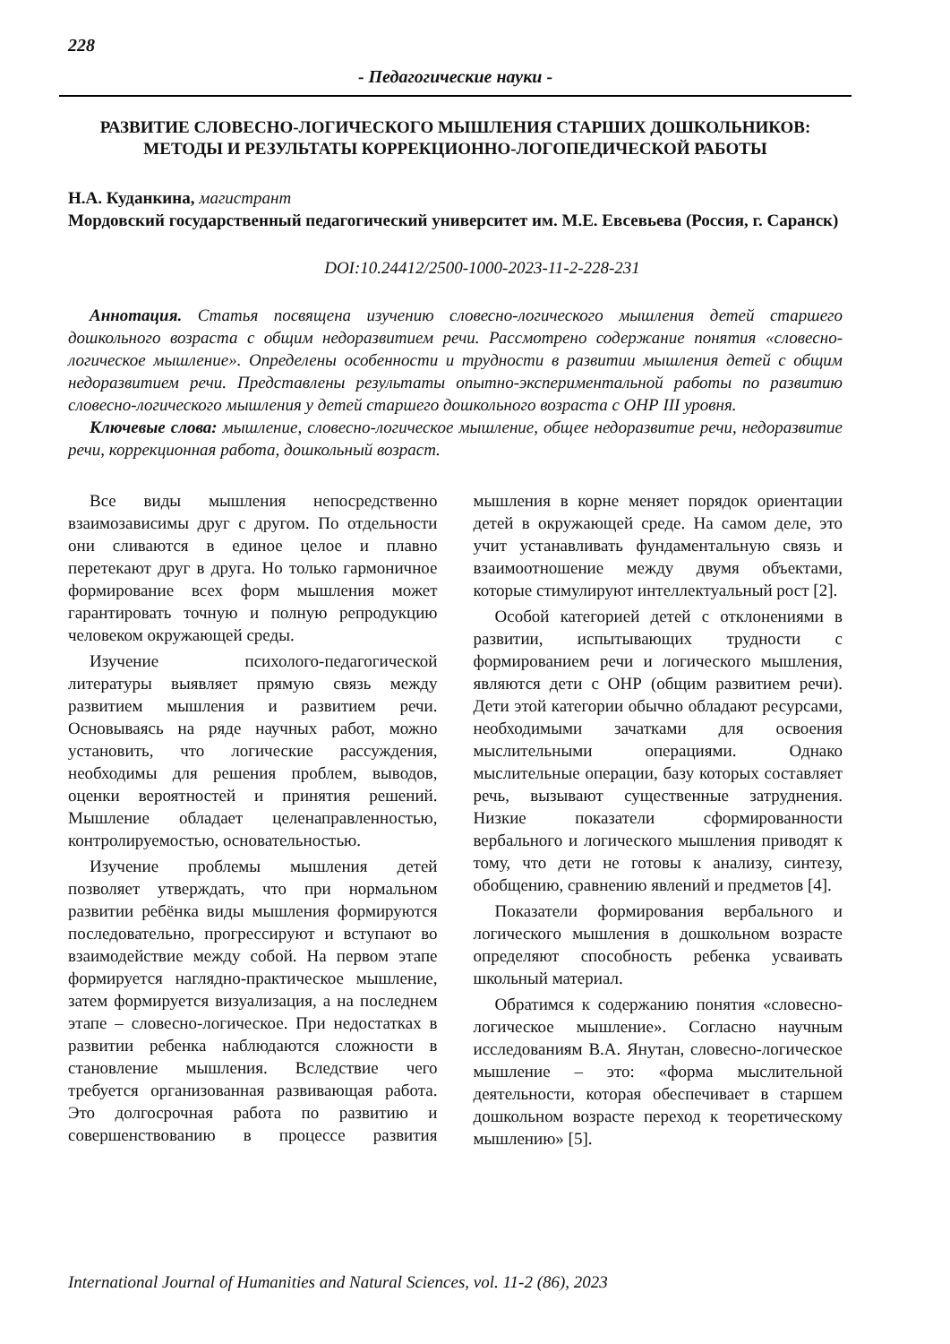228
- Педагогические науки -
РАЗВИТИЕ СЛОВЕСНО-ЛОГИЧЕСКОГО МЫШЛЕНИЯ СТАРШИХ ДОШКОЛЬНИКОВ: МЕТОДЫ И РЕЗУЛЬТАТЫ КОРРЕКЦИОННО-ЛОГОПЕДИЧЕСКОЙ РАБОТЫ
Н.А. Куданкина, магистрант
Мордовский государственный педагогический университет им. М.Е. Евсевьева (Россия, г. Саранск)
DOI:10.24412/2500-1000-2023-11-2-228-231
Аннотация. Статья посвящена изучению словесно-логического мышления детей старшего дошкольного возраста с общим недоразвитием речи. Рассмотрено содержание понятия «словесно-логическое мышление». Определены особенности и трудности в развитии мышления детей с общим недоразвитием речи. Представлены результаты опытно-экспериментальной работы по развитию словесно-логического мышления у детей старшего дошкольного возраста с ОНР III уровня.
Ключевые слова: мышление, словесно-логическое мышление, общее недоразвитие речи, недоразвитие речи, коррекционная работа, дошкольный возраст.
Все виды мышления непосредственно взаимозависимы друг с другом. По отдельности они сливаются в единое целое и плавно перетекают друг в друга. Но только гармоничное формирование всех форм мышления может гарантировать точную и полную репродукцию человеком окружающей среды.
Изучение психолого-педагогической литературы выявляет прямую связь между развитием мышления и развитием речи. Основываясь на ряде научных работ, можно установить, что логические рассуждения, необходимы для решения проблем, выводов, оценки вероятностей и принятия решений. Мышление обладает целенаправленностью, контролируемостью, основательностью.
Изучение проблемы мышления детей позволяет утверждать, что при нормальном развитии ребёнка виды мышления формируются последовательно, прогрессируют и вступают во взаимодействие между собой. На первом этапе формируется наглядно-практическое мышление, затем формируется визуализация, а на последнем этапе – словесно-логическое. При недостатках в развитии ребенка наблюдаются сложности в становление мышления. Вследствие чего требуется организованная развивающая работа. Это долгосрочная работа по развитию и совершенствованию в процессе развития мышления в корне меняет порядок ориентации детей в окружающей среде. На самом деле, это учит устанавливать фундаментальную связь и взаимоотношение между двумя объектами, которые стимулируют интеллектуальный рост [2].
Особой категорией детей с отклонениями в развитии, испытывающих трудности с формированием речи и логического мышления, являются дети с ОНР (общим развитием речи). Дети этой категории обычно обладают ресурсами, необходимыми зачатками для освоения мыслительными операциями. Однако мыслительные операции, базу которых составляет речь, вызывают существенные затруднения. Низкие показатели сформированности вербального и логического мышления приводят к тому, что дети не готовы к анализу, синтезу, обобщению, сравнению явлений и предметов [4].
Показатели формирования вербального и логического мышления в дошкольном возрасте определяют способность ребенка усваивать школьный материал.
Обратимся к содержанию понятия «словесно-логическое мышление». Согласно научным исследованиям В.А. Янутан, словесно-логическое мышление – это: «форма мыслительной деятельности, которая обеспечивает в старшем дошкольном возрасте переход к теоретическому мышлению» [5].
International Journal of Humanities and Natural Sciences, vol. 11-2 (86), 2023